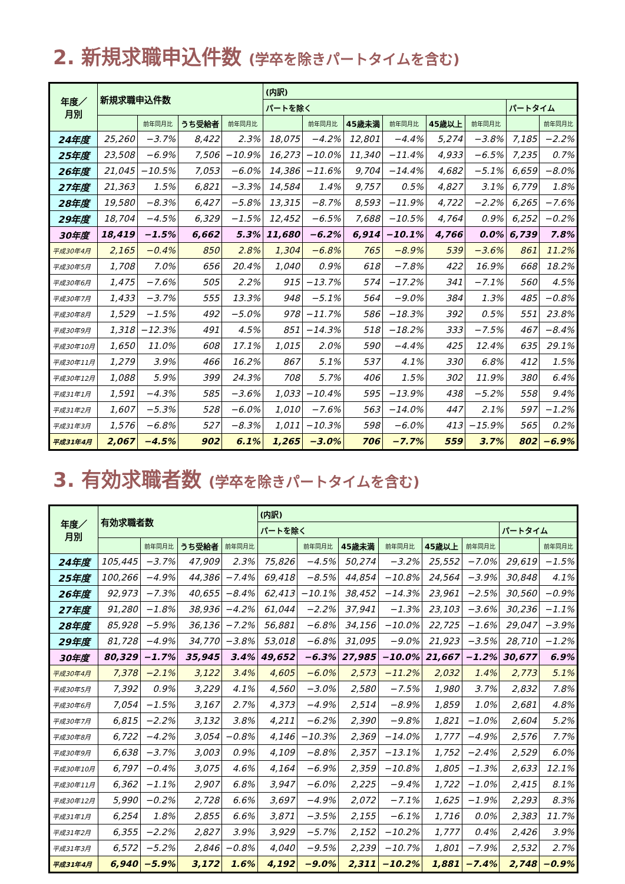2. 新規求職申込件数 (学卒を除きパートタイムを含む)
| 年度／ 月別 | 新規求職申込件数 | | | | (内訳) | | | | | | | |
| --- | --- | --- | --- | --- | --- | --- | --- | --- | --- | --- | --- | --- |
| | | | | | パートを除く | | | | | | パートタイム | |
| | | 前年同月比 | うち受給者 | 前年同月比 | | 前年同月比 | 45歳未満 | 前年同月比 | 45歳以上 | 前年同月比 | | 前年同月比 |
| 24年度 | 25,260 | −3.7% | 8,422 | 2.3% | 18,075 | −4.2% | 12,801 | −4.4% | 5,274 | −3.8% | 7,185 | −2.2% |
| 25年度 | 23,508 | −6.9% | 7,506 | −10.9% | 16,273 | −10.0% | 11,340 | −11.4% | 4,933 | −6.5% | 7,235 | 0.7% |
| 26年度 | 21,045 | −10.5% | 7,053 | −6.0% | 14,386 | −11.6% | 9,704 | −14.4% | 4,682 | −5.1% | 6,659 | −8.0% |
| 27年度 | 21,363 | 1.5% | 6,821 | −3.3% | 14,584 | 1.4% | 9,757 | 0.5% | 4,827 | 3.1% | 6,779 | 1.8% |
| 28年度 | 19,580 | −8.3% | 6,427 | −5.8% | 13,315 | −8.7% | 8,593 | −11.9% | 4,722 | −2.2% | 6,265 | −7.6% |
| 29年度 | 18,704 | −4.5% | 6,329 | −1.5% | 12,452 | −6.5% | 7,688 | −10.5% | 4,764 | 0.9% | 6,252 | −0.2% |
| 30年度 | 18,419 | −1.5% | 6,662 | 5.3% | 11,680 | −6.2% | 6,914 | −10.1% | 4,766 | 0.0% | 6,739 | 7.8% |
| 平成30年4月 | 2,165 | −0.4% | 850 | 2.8% | 1,304 | −6.8% | 765 | −8.9% | 539 | −3.6% | 861 | 11.2% |
| 平成30年5月 | 1,708 | 7.0% | 656 | 20.4% | 1,040 | 0.9% | 618 | −7.8% | 422 | 16.9% | 668 | 18.2% |
| 平成30年6月 | 1,475 | −7.6% | 505 | 2.2% | 915 | −13.7% | 574 | −17.2% | 341 | −7.1% | 560 | 4.5% |
| 平成30年7月 | 1,433 | −3.7% | 555 | 13.3% | 948 | −5.1% | 564 | −9.0% | 384 | 1.3% | 485 | −0.8% |
| 平成30年8月 | 1,529 | −1.5% | 492 | −5.0% | 978 | −11.7% | 586 | −18.3% | 392 | 0.5% | 551 | 23.8% |
| 平成30年9月 | 1,318 | −12.3% | 491 | 4.5% | 851 | −14.3% | 518 | −18.2% | 333 | −7.5% | 467 | −8.4% |
| 平成30年10月 | 1,650 | 11.0% | 608 | 17.1% | 1,015 | 2.0% | 590 | −4.4% | 425 | 12.4% | 635 | 29.1% |
| 平成30年11月 | 1,279 | 3.9% | 466 | 16.2% | 867 | 5.1% | 537 | 4.1% | 330 | 6.8% | 412 | 1.5% |
| 平成30年12月 | 1,088 | 5.9% | 399 | 24.3% | 708 | 5.7% | 406 | 1.5% | 302 | 11.9% | 380 | 6.4% |
| 平成31年1月 | 1,591 | −4.3% | 585 | −3.6% | 1,033 | −10.4% | 595 | −13.9% | 438 | −5.2% | 558 | 9.4% |
| 平成31年2月 | 1,607 | −5.3% | 528 | −6.0% | 1,010 | −7.6% | 563 | −14.0% | 447 | 2.1% | 597 | −1.2% |
| 平成31年3月 | 1,576 | −6.8% | 527 | −8.3% | 1,011 | −10.3% | 598 | −6.0% | 413 | −15.9% | 565 | 0.2% |
| 平成31年4月 | 2,067 | −4.5% | 902 | 6.1% | 1,265 | −3.0% | 706 | −7.7% | 559 | 3.7% | 802 | −6.9% |
3. 有効求職者数 (学卒を除きパートタイムを含む)
| 年度／ 月別 | 有効求職者数 | | | | (内訳) | | | | | | | |
| --- | --- | --- | --- | --- | --- | --- | --- | --- | --- | --- | --- | --- |
| | | | | | パートを除く | | | | | | パートタイム | |
| | | 前年同月比 | うち受給者 | 前年同月比 | | 前年同月比 | 45歳未満 | 前年同月比 | 45歳以上 | 前年同月比 | | 前年同月比 |
| 24年度 | 105,445 | −3.7% | 47,909 | 2.3% | 75,826 | −4.5% | 50,274 | −3.2% | 25,552 | −7.0% | 29,619 | −1.5% |
| 25年度 | 100,266 | −4.9% | 44,386 | −7.4% | 69,418 | −8.5% | 44,854 | −10.8% | 24,564 | −3.9% | 30,848 | 4.1% |
| 26年度 | 92,973 | −7.3% | 40,655 | −8.4% | 62,413 | −10.1% | 38,452 | −14.3% | 23,961 | −2.5% | 30,560 | −0.9% |
| 27年度 | 91,280 | −1.8% | 38,936 | −4.2% | 61,044 | −2.2% | 37,941 | −1.3% | 23,103 | −3.6% | 30,236 | −1.1% |
| 28年度 | 85,928 | −5.9% | 36,136 | −7.2% | 56,881 | −6.8% | 34,156 | −10.0% | 22,725 | −1.6% | 29,047 | −3.9% |
| 29年度 | 81,728 | −4.9% | 34,770 | −3.8% | 53,018 | −6.8% | 31,095 | −9.0% | 21,923 | −3.5% | 28,710 | −1.2% |
| 30年度 | 80,329 | −1.7% | 35,945 | 3.4% | 49,652 | −6.3% | 27,985 | −10.0% | 21,667 | −1.2% | 30,677 | 6.9% |
| 平成30年4月 | 7,378 | −2.1% | 3,122 | 3.4% | 4,605 | −6.0% | 2,573 | −11.2% | 2,032 | 1.4% | 2,773 | 5.1% |
| 平成30年5月 | 7,392 | 0.9% | 3,229 | 4.1% | 4,560 | −3.0% | 2,580 | −7.5% | 1,980 | 3.7% | 2,832 | 7.8% |
| 平成30年6月 | 7,054 | −1.5% | 3,167 | 2.7% | 4,373 | −4.9% | 2,514 | −8.9% | 1,859 | 1.0% | 2,681 | 4.8% |
| 平成30年7月 | 6,815 | −2.2% | 3,132 | 3.8% | 4,211 | −6.2% | 2,390 | −9.8% | 1,821 | −1.0% | 2,604 | 5.2% |
| 平成30年8月 | 6,722 | −4.2% | 3,054 | −0.8% | 4,146 | −10.3% | 2,369 | −14.0% | 1,777 | −4.9% | 2,576 | 7.7% |
| 平成30年9月 | 6,638 | −3.7% | 3,003 | 0.9% | 4,109 | −8.8% | 2,357 | −13.1% | 1,752 | −2.4% | 2,529 | 6.0% |
| 平成30年10月 | 6,797 | −0.4% | 3,075 | 4.6% | 4,164 | −6.9% | 2,359 | −10.8% | 1,805 | −1.3% | 2,633 | 12.1% |
| 平成30年11月 | 6,362 | −1.1% | 2,907 | 6.8% | 3,947 | −6.0% | 2,225 | −9.4% | 1,722 | −1.0% | 2,415 | 8.1% |
| 平成30年12月 | 5,990 | −0.2% | 2,728 | 6.6% | 3,697 | −4.9% | 2,072 | −7.1% | 1,625 | −1.9% | 2,293 | 8.3% |
| 平成31年1月 | 6,254 | 1.8% | 2,855 | 6.6% | 3,871 | −3.5% | 2,155 | −6.1% | 1,716 | 0.0% | 2,383 | 11.7% |
| 平成31年2月 | 6,355 | −2.2% | 2,827 | 3.9% | 3,929 | −5.7% | 2,152 | −10.2% | 1,777 | 0.4% | 2,426 | 3.9% |
| 平成31年3月 | 6,572 | −5.2% | 2,846 | −0.8% | 4,040 | −9.5% | 2,239 | −10.7% | 1,801 | −7.9% | 2,532 | 2.7% |
| 平成31年4月 | 6,940 | −5.9% | 3,172 | 1.6% | 4,192 | −9.0% | 2,311 | −10.2% | 1,881 | −7.4% | 2,748 | −0.9% |